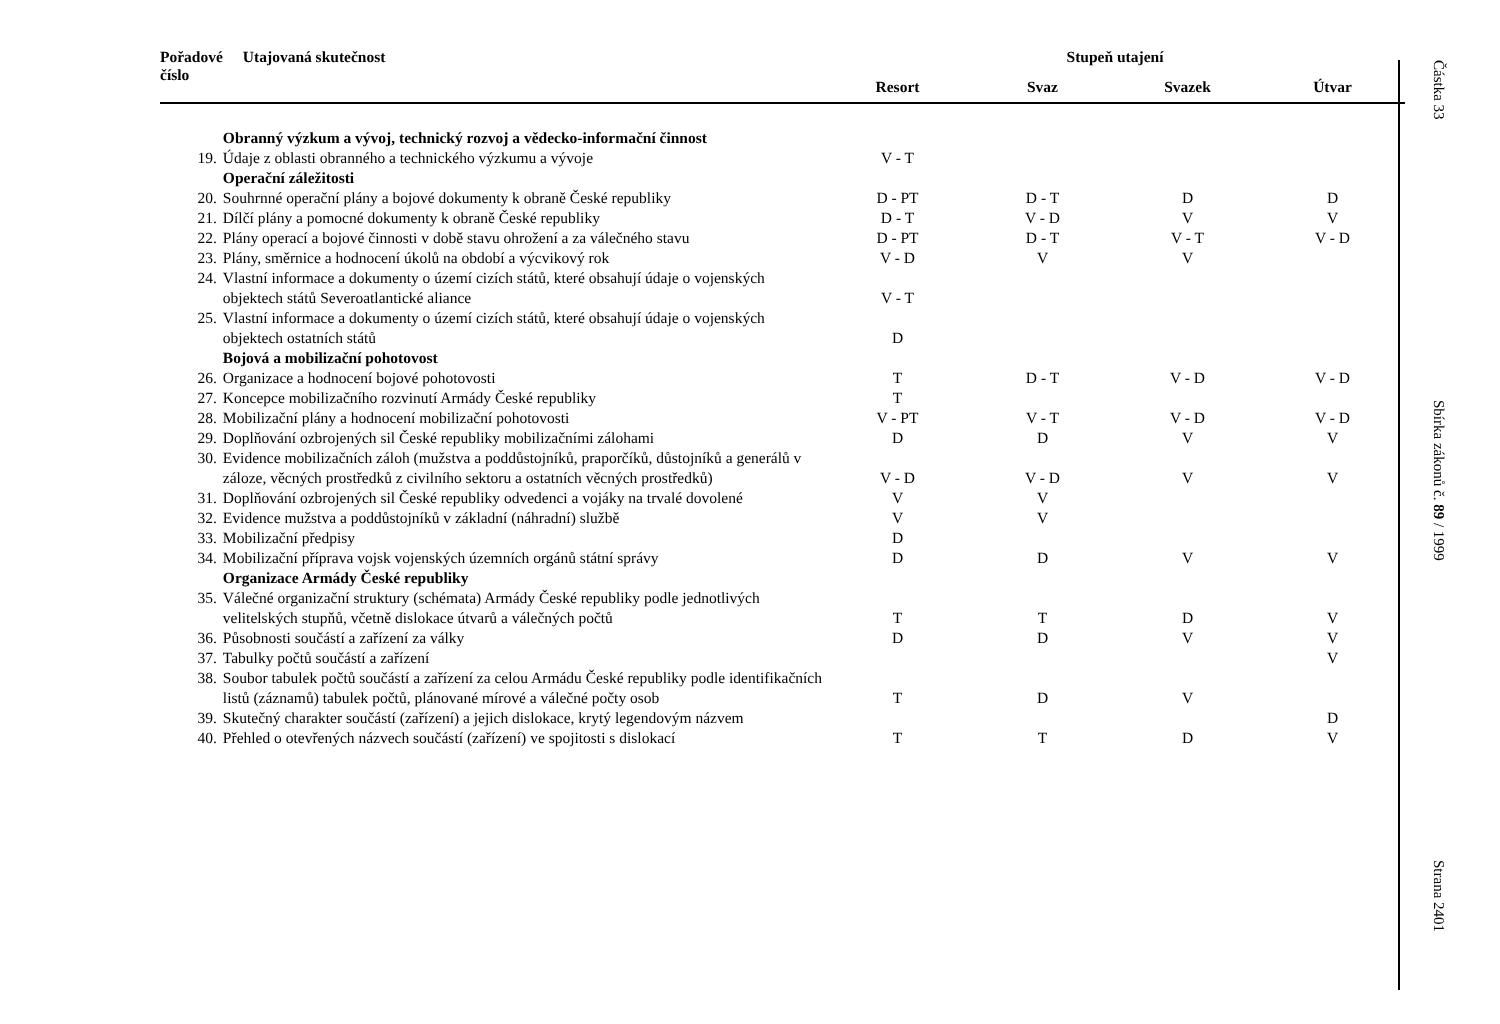| Pořadové číslo | Utajovaná skutečnost | Stupeň utajení | | | |
| --- | --- | --- | --- | --- | --- |
| | | Resort | Svaz | Svazek | Útvar |
| | Obranný výzkum a vývoj, technický rozvoj a vědecko-informační činnost | | | | |
| 19. | Údaje z oblasti obranného a technického výzkumu a vývoje | V - T | | | |
| | Operační záležitosti | | | | |
| 20. | Souhrnné operační plány a bojové dokumenty k obraně České republiky | D - PT | D - T | D | D |
| 21. | Dílčí plány a pomocné dokumenty k obraně České republiky | D - T | V - D | V | V |
| 22. | Plány operací a bojové činnosti v době stavu ohrožení a za válečného stavu | D - PT | D - T | V - T | V - D |
| 23. | Plány, směrnice a hodnocení úkolů na období a výcvikový rok | V - D | V | V | |
| 24. | Vlastní informace a dokumenty o území cizích států, které obsahují údaje o vojenských objektech států Severoatlantické aliance | V - T | | | |
| 25. | Vlastní informace a dokumenty o území cizích států, které obsahují údaje o vojenských objektech ostatních států | D | | | |
| | Bojová a mobilizační pohotovost | | | | |
| 26. | Organizace a hodnocení bojové pohotovosti | T | D - T | V - D | V - D |
| 27. | Koncepce mobilizačního rozvinutí Armády České republiky | T | | | |
| 28. | Mobilizační plány a hodnocení mobilizační pohotovosti | V - PT | V - T | V - D | V - D |
| 29. | Doplňování ozbrojených sil České republiky mobilizačními zálohami | D | D | V | V |
| 30. | Evidence mobilizačních záloh (mužstva a poddůstojníků, praporčíků, důstojníků a generálů v záloze, věcných prostředků z civilního sektoru a ostatních věcných prostředků) | V - D | V - D | V | V |
| 31. | Doplňování ozbrojených sil České republiky odvedenci a vojáky na trvalé dovolené | V | V | | |
| 32. | Evidence mužstva a poddůstojníků v základní (náhradní) službě | V | V | | |
| 33. | Mobilizační předpisy | D | | | |
| 34. | Mobilizační příprava vojsk vojenských územních orgánů státní správy | D | D | V | V |
| | Organizace Armády České republiky | | | | |
| 35. | Válečné organizační struktury (schémata) Armády České republiky podle jednotlivých velitelských stupňů, včetně dislokace útvarů a válečných počtů | T | T | D | V |
| 36. | Působnosti součástí a zařízení za války | D | D | V | V |
| 37. | Tabulky počtů součástí a zařízení | | | | V |
| 38. | Soubor tabulek počtů součástí a zařízení za celou Armádu České republiky podle identifikačních listů (záznamů) tabulek počtů, plánované mírové a válečné počty osob | T | D | V | |
| 39. | Skutečný charakter součástí (zařízení) a jejich dislokace, krytý legendovým názvem | | | | D |
| 40. | Přehled o otevřených názvech součástí (zařízení) ve spojitosti s dislokací | T | T | D | V |
Částka 33
Sbírka zákonů č. 89 / 1999
Strana 2401